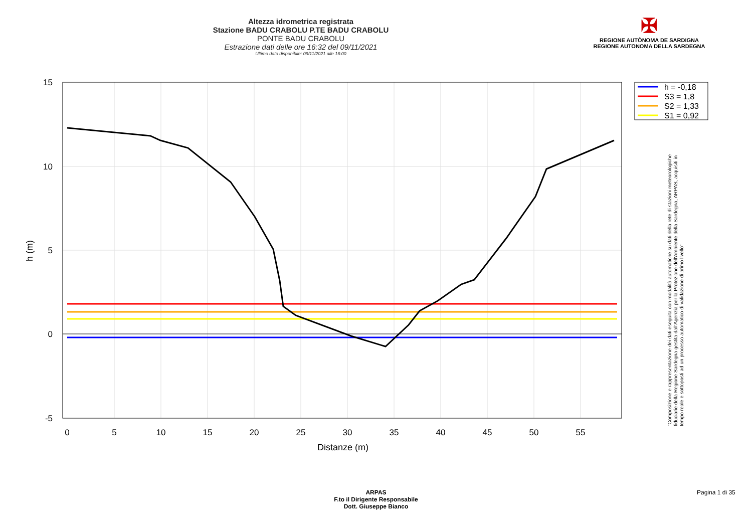Altezza idrometrica registrata
Stazione BADU CRABOLU P.TE BADU CRABOLU
PONTE BADU CRABOLU
Estrazione dati delle ore 16:32 del 09/11/2021
Ultimo dato disponibile: 09/11/2021 alle 16:00
✠
REGIONE AUTÒNOMA DE SARDIGNA
REGIONE AUTONOMA DELLA SARDEGNA
15
10
5
0
-5
0
5
10
15
20
25
30
35
40
45
50
55
Distanze (m)
h (m)
h = -0,18
S3 = 1,8
S2 = 1,33
S1 = 0,92
"Composizione e rappresentazione dei dati eseguita con modalità automatiche su dati della rete di stazioni meteorologiche fiduciarie della Regione Sardegna gestita dall'Agenzia per la Protezione dell'Ambiente della Sardegna, ARPAS, acquisiti in tempo reale e sottoposti ad un processo automatico di validazione di primo livello"
ARPAS
F.to il Dirigente Responsabile
Dott. Giuseppe Bianco
Pagina 1 di 35